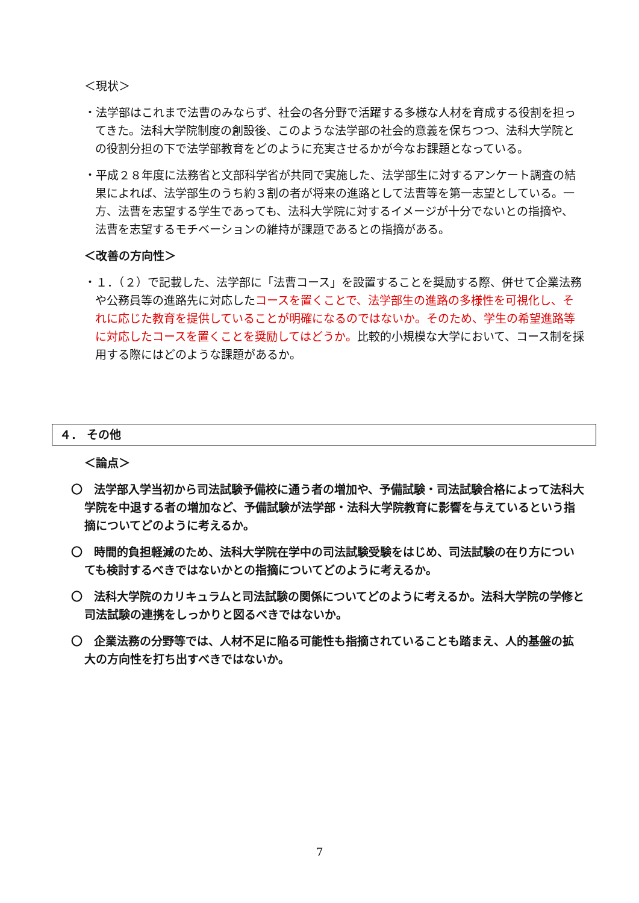＜現状＞
・法学部はこれまで法曹のみならず、社会の各分野で活躍する多様な人材を育成する役割を担ってきた。法科大学院制度の創設後、このような法学部の社会的意義を保ちつつ、法科大学院との役割分担の下で法学部教育をどのように充実させるかが今なお課題となっている。
・平成２８年度に法務省と文部科学省が共同で実施した、法学部生に対するアンケート調査の結果によれば、法学部生のうち約３割の者が将来の進路として法曹等を第一志望としている。一方、法曹を志望する学生であっても、法科大学院に対するイメージが十分でないとの指摘や、法曹を志望するモチベーションの維持が課題であるとの指摘がある。
＜改善の方向性＞
・１．（２）で記載した、法学部に「法曹コース」を設置することを奨励する際、併せて企業法務や公務員等の進路先に対応したコースを置くことで、法学部生の進路の多様性を可視化し、それに応じた教育を提供していることが明確になるのではないか。そのため、学生の希望進路等に対応したコースを置くことを奨励してはどうか。比較的小規模な大学において、コース制を採用する際にはどのような課題があるか。
４． その他
＜論点＞
〇　法学部入学当初から司法試験予備校に通う者の増加や、予備試験・司法試験合格によって法科大学院を中退する者の増加など、予備試験が法学部・法科大学院教育に影響を与えているという指摘についてどのように考えるか。
〇　時間的負担軽減のため、法科大学院在学中の司法試験受験をはじめ、司法試験の在り方についても検討するべきではないかとの指摘についてどのように考えるか。
〇　法科大学院のカリキュラムと司法試験の関係についてどのように考えるか。法科大学院の学修と司法試験の連携をしっかりと図るべきではないか。
〇　企業法務の分野等では、人材不足に陥る可能性も指摘されていることも踏まえ、人的基盤の拡大の方向性を打ち出すべきではないか。
7